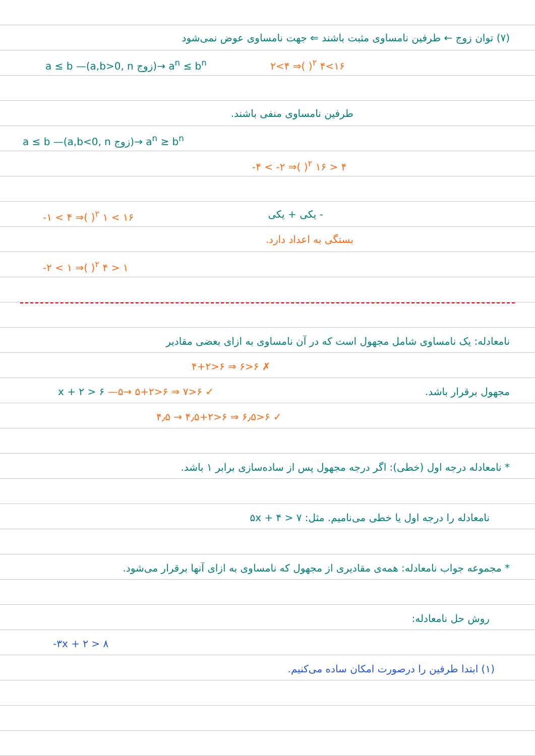(۷) توان زوج ← طرفین نامساوی مثبت باشند ⇐ جهت نامساوی عوض نمی‌شود
a ≤ b —(a,b>0, n زوج)→ a<sup>n</sup> ≤ b<sup>n</sup> ۲<۴ ⇒( )<sup>۲</sup> ۴<۱۶
طرفین نامساوی منفی باشند.
a ≤ b —(a,b<0, n زوج)→ a<sup>n</sup> ≥ b<sup>n</sup>
-۴ < -۲ ⇒( )<sup>۲</sup> ۱۶ > ۴
-۱ < ۴ ⇒( )<sup>۲</sup> ۱ < ۱۶ یکی + یکی -
بستگی به اعداد دارد.
-۲ < ۱ ⇒( )<sup>۲</sup> ۴ > ۱
نامعادله: یک نامساوی شامل مجهول است که در آن نامساوی به ازای بعضی مقادیر
۴+۲>۶ ⇒ ۶>۶ ✗
x + ۲ > ۶ —۵→ ۵+۲>۶ ⇒ ۷>۶ ✓ مجهول برقرار باشد.
۴٫۵ → ۴٫۵+۲>۶ ⇒ ۶٫۵>۶ ✓
* نامعادله درجه اول (خطی): اگر درجه مجهول پس از ساده‌سازی برابر ۱ باشد.
نامعادله را درجه اول یا خطی می‌نامیم. مثل: ۵x + ۴ > ۷
* مجموعه جواب نامعادله: همه‌ی مقادیری از مجهول که نامساوی به ازای آنها برقرار می‌شود.
روش حل نامعادله:
-۳x + ۲ > ۸
(۱) ابتدا طرفین را درصورت امکان ساده می‌کنیم.